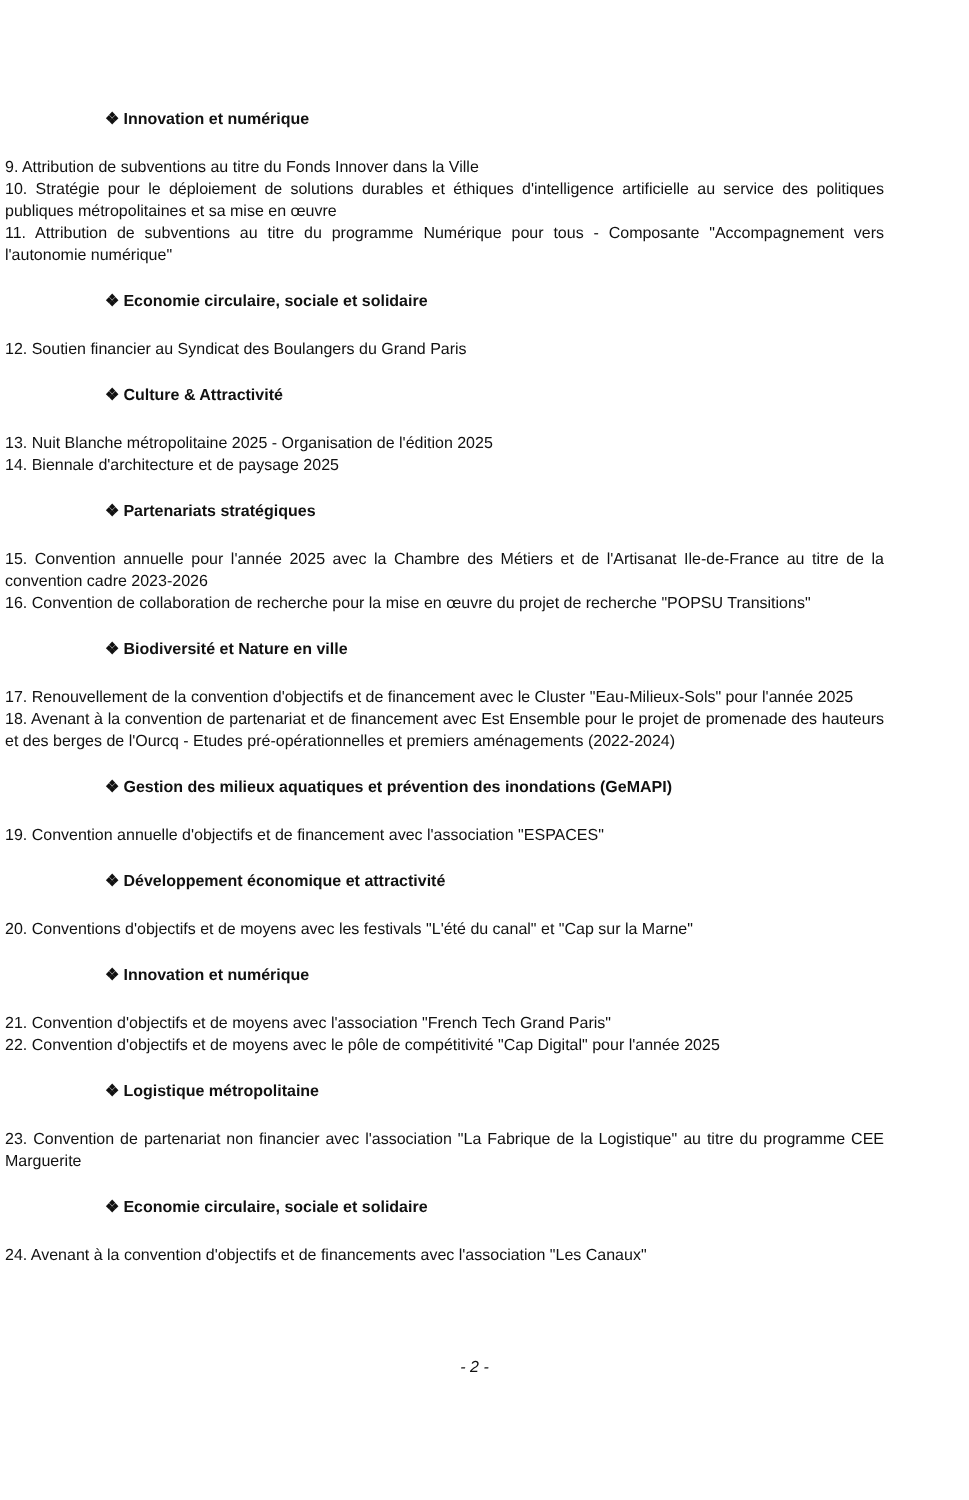❖ Innovation et numérique
9. Attribution de subventions au titre du Fonds Innover dans la Ville
10. Stratégie pour le déploiement de solutions durables et éthiques d'intelligence artificielle au service des politiques publiques métropolitaines et sa mise en œuvre
11. Attribution de subventions au titre du programme Numérique pour tous - Composante "Accompagnement vers l'autonomie numérique"
❖ Economie circulaire, sociale et solidaire
12. Soutien financier au Syndicat des Boulangers du Grand Paris
❖ Culture & Attractivité
13. Nuit Blanche métropolitaine 2025 - Organisation de l'édition 2025
14. Biennale d'architecture et de paysage 2025
❖ Partenariats stratégiques
15. Convention annuelle pour l'année 2025 avec la Chambre des Métiers et de l'Artisanat Ile-de-France au titre de la convention cadre 2023-2026
16. Convention de collaboration de recherche pour la mise en œuvre du projet de recherche "POPSU Transitions"
❖ Biodiversité et Nature en ville
17. Renouvellement de la convention d'objectifs et de financement avec le Cluster "Eau-Milieux-Sols" pour l'année 2025
18. Avenant à la convention de partenariat et de financement avec Est Ensemble pour le projet de promenade des hauteurs et des berges de l'Ourcq - Etudes pré-opérationnelles et premiers aménagements (2022-2024)
❖ Gestion des milieux aquatiques et prévention des inondations (GeMAPI)
19. Convention annuelle d'objectifs et de financement avec l'association "ESPACES"
❖ Développement économique et attractivité
20. Conventions d'objectifs et de moyens avec les festivals "L'été du canal" et "Cap sur la Marne"
❖ Innovation et numérique
21. Convention d'objectifs et de moyens avec l'association "French Tech Grand Paris"
22. Convention d'objectifs et de moyens avec le pôle de compétitivité "Cap Digital" pour l'année 2025
❖ Logistique métropolitaine
23. Convention de partenariat non financier avec l'association "La Fabrique de la Logistique" au titre du programme CEE Marguerite
❖ Economie circulaire, sociale et solidaire
24. Avenant à la convention d'objectifs et de financements avec l'association "Les Canaux"
- 2 -